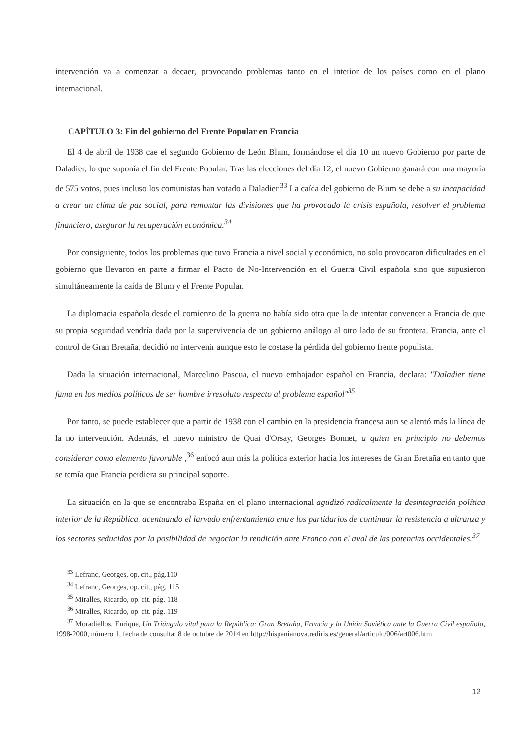intervención va a comenzar a decaer, provocando problemas tanto en el interior de los países como en el plano internacional.
CAPÍTULO 3: Fin del gobierno del Frente Popular en Francia
El 4 de abril de 1938 cae el segundo Gobierno de León Blum, formándose el día 10 un nuevo Gobierno por parte de Daladier, lo que suponía el fin del Frente Popular. Tras las elecciones del día 12, el nuevo Gobierno ganará con una mayoría de 575 votos, pues incluso los comunistas han votado a Daladier.<sup>33</sup> La caída del gobierno de Blum se debe a su incapacidad a crear un clima de paz social, para remontar las divisiones que ha provocado la crisis española, resolver el problema financiero, asegurar la recuperación económica.<sup>34</sup>
Por consiguiente, todos los problemas que tuvo Francia a nivel social y económico, no solo provocaron dificultades en el gobierno que llevaron en parte a firmar el Pacto de No-Intervención en el Guerra Civil española sino que supusieron simultáneamente la caída de Blum y el Frente Popular.
La diplomacia española desde el comienzo de la guerra no había sido otra que la de intentar convencer a Francia de que su propia seguridad vendría dada por la supervivencia de un gobierno análogo al otro lado de su frontera. Francia, ante el control de Gran Bretaña, decidió no intervenir aunque esto le costase la pérdida del gobierno frente populista.
Dada la situación internacional, Marcelino Pascua, el nuevo embajador español en Francia, declara: "Daladier tiene fama en los medios políticos de ser hombre irresoluto respecto al problema español"<sup>35</sup>
Por tanto, se puede establecer que a partir de 1938 con el cambio en la presidencia francesa aun se alentó más la línea de la no intervención. Además, el nuevo ministro de Quai d'Orsay, Georges Bonnet, a quien en principio no debemos considerar como elemento favorable ,<sup>36</sup> enfocó aun más la política exterior hacia los intereses de Gran Bretaña en tanto que se temía que Francia perdiera su principal soporte.
La situación en la que se encontraba España en el plano internacional agudizó radicalmente la desintegración política interior de la República, acentuando el larvado enfrentamiento entre los partidarios de continuar la resistencia a ultranza y los sectores seducidos por la posibilidad de negociar la rendición ante Franco con el aval de las potencias occidentales.<sup>37</sup>
<sup>33</sup> Lefranc, Georges, op. cit., pág.110
<sup>34</sup> Lefranc, Georges, op. cit., pág. 115
<sup>35</sup> Miralles, Ricardo, op. cit. pág. 118
<sup>36</sup> Miralles, Ricardo, op. cit. pág. 119
<sup>37</sup> Moradiellos, Enrique, Un Triángulo vital para la República: Gran Bretaña, Francia y la Unión Soviética ante la Guerra Civil española, 1998-2000, número 1, fecha de consulta: 8 de octubre de 2014 en http://hispanianova.rediris.es/general/articulo/006/art006.htm
12